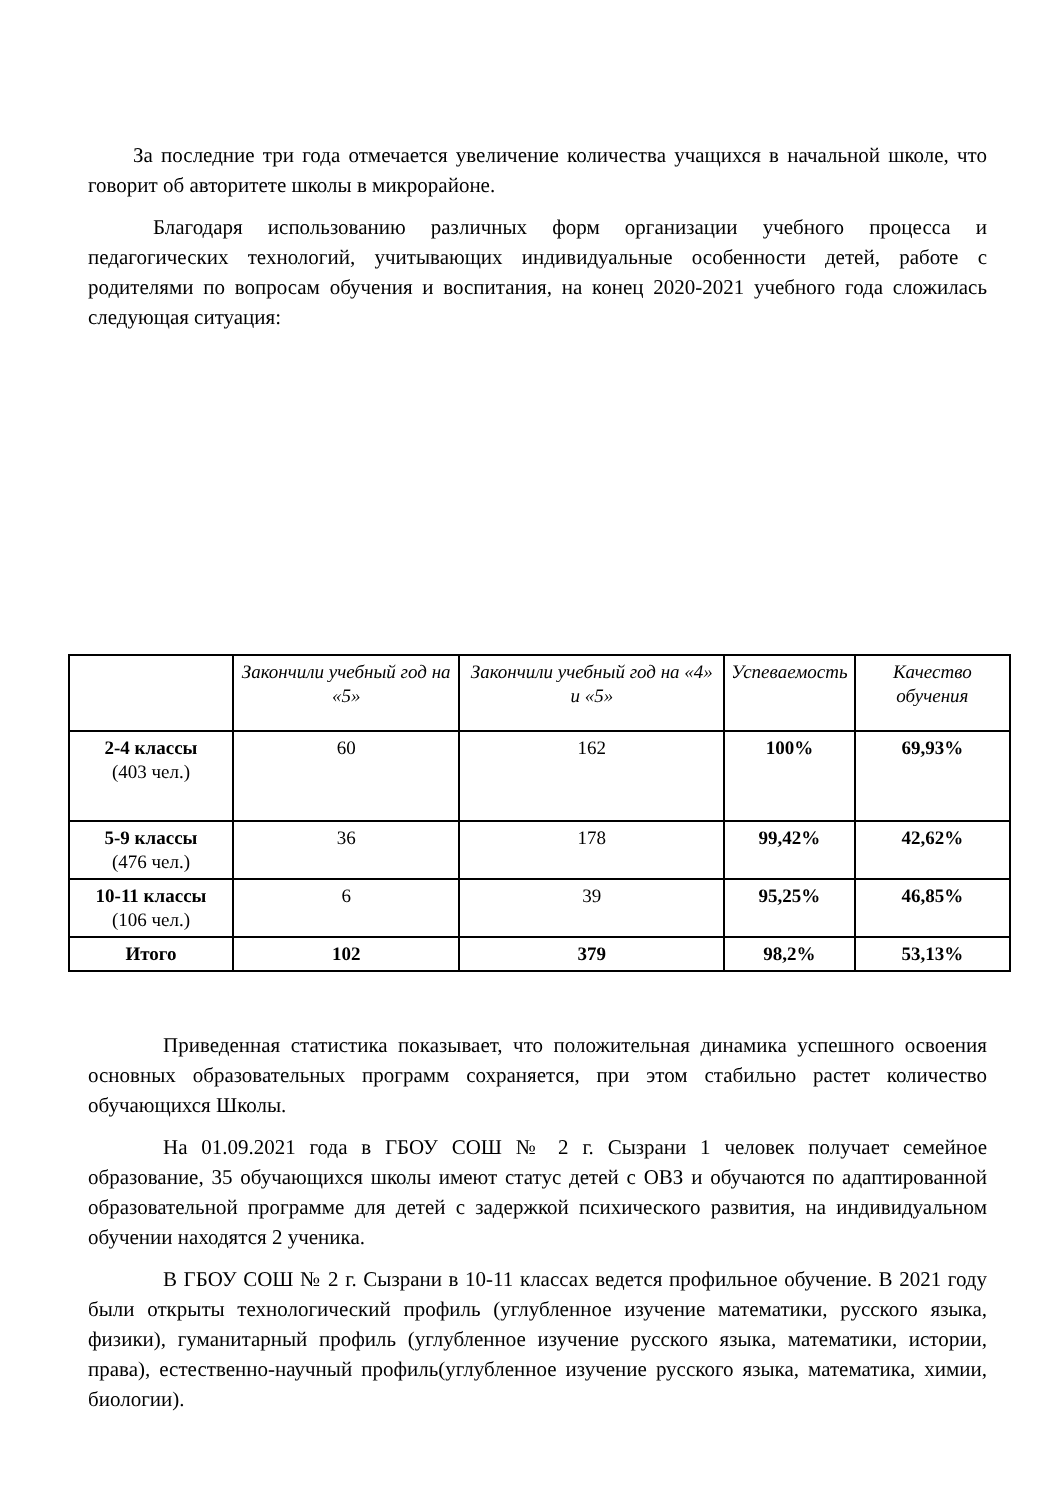За последние три года отмечается увеличение количества учащихся в начальной школе, что говорит об авторитете школы в микрорайоне.
Благодаря использованию различных форм организации учебного процесса и педагогических технологий, учитывающих индивидуальные особенности детей, работе с родителями по вопросам обучения и воспитания, на конец 2020-2021 учебного года сложилась следующая ситуация:
| | Закончили учебный год на «5» | Закончили учебный год на «4» и «5» | Успеваемость | Качество обучения |
| --- | --- | --- | --- | --- |
| 2-4 классы (403 чел.) | 60 | 162 | 100% | 69,93% |
| 5-9 классы (476 чел.) | 36 | 178 | 99,42% | 42,62% |
| 10-11 классы (106 чел.) | 6 | 39 | 95,25% | 46,85% |
| Итого | 102 | 379 | 98,2% | 53,13% |
Приведенная статистика показывает, что положительная динамика успешного освоения основных образовательных программ сохраняется, при этом стабильно растет количество обучающихся Школы.
На 01.09.2021 года в ГБОУ СОШ № 2 г. Сызрани 1 человек получает семейное образование, 35 обучающихся школы имеют статус детей с ОВЗ и обучаются по адаптированной образовательной программе для детей с задержкой психического развития, на индивидуальном обучении находятся 2 ученика.
В ГБОУ СОШ № 2 г. Сызрани в 10-11 классах ведется профильное обучение. В 2021 году были открыты технологический профиль (углубленное изучение математики, русского языка, физики), гуманитарный профиль (углубленное изучение русского языка, математики, истории, права), естественно-научный профиль(углубленное изучение русского языка, математика, химии, биологии).